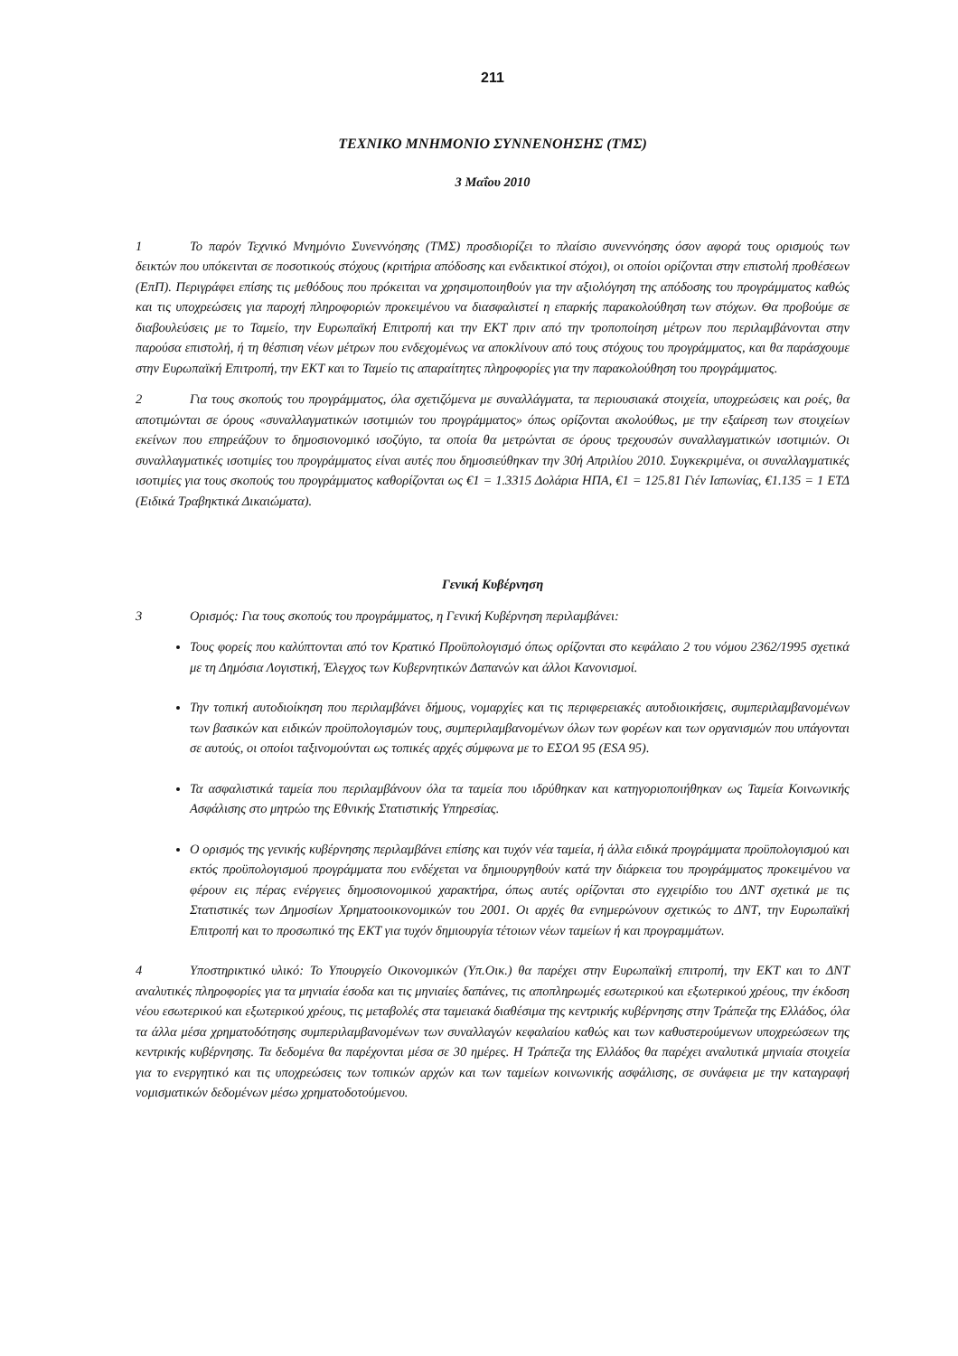211
ΤΕΧΝΙΚΟ ΜΝΗΜΟΝΙΟ ΣΥΝΝΕΝΟΗΣΗΣ (ΤΜΣ)
3 Μαΐου 2010
1 Το παρόν Τεχνικό Μνημόνιο Συνεννόησης (ΤΜΣ) προσδιορίζει το πλαίσιο συνεννόησης όσον αφορά τους ορισμούς των δεικτών που υπόκεινται σε ποσοτικούς στόχους (κριτήρια απόδοσης και ενδεικτικοί στόχοι), οι οποίοι ορίζονται στην επιστολή προθέσεων (ΕπΠ). Περιγράφει επίσης τις μεθόδους που πρόκειται να χρησιμοποιηθούν για την αξιολόγηση της απόδοσης του προγράμματος καθώς και τις υποχρεώσεις για παροχή πληροφοριών προκειμένου να διασφαλιστεί η επαρκής παρακολούθηση των στόχων. Θα προβούμε σε διαβουλεύσεις με το Ταμείο, την Ευρωπαϊκή Επιτροπή και την ΕΚΤ πριν από την τροποποίηση μέτρων που περιλαμβάνονται στην παρούσα επιστολή, ή τη θέσπιση νέων μέτρων που ενδεχομένως να αποκλίνουν από τους στόχους του προγράμματος, και θα παράσχουμε στην Ευρωπαϊκή Επιτροπή, την ΕΚΤ και το Ταμείο τις απαραίτητες πληροφορίες για την παρακολούθηση του προγράμματος.
2 Για τους σκοπούς του προγράμματος, όλα σχετιζόμενα με συναλλάγματα, τα περιουσιακά στοιχεία, υποχρεώσεις και ροές, θα αποτιμώνται σε όρους «συναλλαγματικών ισοτιμιών του προγράμματος» όπως ορίζονται ακολούθως, με την εξαίρεση των στοιχείων εκείνων που επηρεάζουν το δημοσιονομικό ισοζύγιο, τα οποία θα μετρώνται σε όρους τρεχουσών συναλλαγματικών ισοτιμιών. Οι συναλλαγματικές ισοτιμίες του προγράμματος είναι αυτές που δημοσιεύθηκαν την 30ή Απριλίου 2010. Συγκεκριμένα, οι συναλλαγματικές ισοτιμίες για τους σκοπούς του προγράμματος καθορίζονται ως €1 = 1.3315 Δολάρια ΗΠΑ, €1 = 125.81 Γιέν Ιαπωνίας, €1.135 = 1 ΕΤΔ (Ειδικά Τραβηκτικά Δικαιώματα).
Γενική Κυβέρνηση
3 Ορισμός: Για τους σκοπούς του προγράμματος, η Γενική Κυβέρνηση περιλαμβάνει:
Τους φορείς που καλύπτονται από τον Κρατικό Προϋπολογισμό όπως ορίζονται στο κεφάλαιο 2 του νόμου 2362/1995 σχετικά με τη Δημόσια Λογιστική, Έλεγχος των Κυβερνητικών Δαπανών και άλλοι Κανονισμοί.
Την τοπική αυτοδιοίκηση που περιλαμβάνει δήμους, νομαρχίες και τις περιφερειακές αυτοδιοικήσεις, συμπεριλαμβανομένων των βασικών και ειδικών προϋπολογισμών τους, συμπεριλαμβανομένων όλων των φορέων και των οργανισμών που υπάγονται σε αυτούς, οι οποίοι ταξινομούνται ως τοπικές αρχές σύμφωνα με το ΕΣΟΛ 95 (ESA 95).
Τα ασφαλιστικά ταμεία που περιλαμβάνουν όλα τα ταμεία που ιδρύθηκαν και κατηγοριοποιήθηκαν ως Ταμεία Κοινωνικής Ασφάλισης στο μητρώο της Εθνικής Στατιστικής Υπηρεσίας.
Ο ορισμός της γενικής κυβέρνησης περιλαμβάνει επίσης και τυχόν νέα ταμεία, ή άλλα ειδικά προγράμματα προϋπολογισμού και εκτός προϋπολογισμού προγράμματα που ενδέχεται να δημιουργηθούν κατά την διάρκεια του προγράμματος προκειμένου να φέρουν εις πέρας ενέργειες δημοσιονομικού χαρακτήρα, όπως αυτές ορίζονται στο εγχειρίδιο του ΔΝΤ σχετικά με τις Στατιστικές των Δημοσίων Χρηματοοικονομικών του 2001. Οι αρχές θα ενημερώνουν σχετικώς το ΔΝΤ, την Ευρωπαϊκή Επιτροπή και το προσωπικό της ΕΚΤ για τυχόν δημιουργία τέτοιων νέων ταμείων ή και προγραμμάτων.
4 Υποστηρικτικό υλικό: Το Υπουργείο Οικονομικών (Υπ.Οικ.) θα παρέχει στην Ευρωπαϊκή επιτροπή, την ΕΚΤ και το ΔΝΤ αναλυτικές πληροφορίες για τα μηνιαία έσοδα και τις μηνιαίες δαπάνες, τις αποπληρωμές εσωτερικού και εξωτερικού χρέους, την έκδοση νέου εσωτερικού και εξωτερικού χρέους, τις μεταβολές στα ταμειακά διαθέσιμα της κεντρικής κυβέρνησης στην Τράπεζα της Ελλάδος, όλα τα άλλα μέσα χρηματοδότησης συμπεριλαμβανομένων των συναλλαγών κεφαλαίου καθώς και των καθυστερούμενων υποχρεώσεων της κεντρικής κυβέρνησης. Τα δεδομένα θα παρέχονται μέσα σε 30 ημέρες. Η Τράπεζα της Ελλάδος θα παρέχει αναλυτικά μηνιαία στοιχεία για το ενεργητικό και τις υποχρεώσεις των τοπικών αρχών και των ταμείων κοινωνικής ασφάλισης, σε συνάφεια με την καταγραφή νομισματικών δεδομένων μέσω χρηματοδοτούμενου.